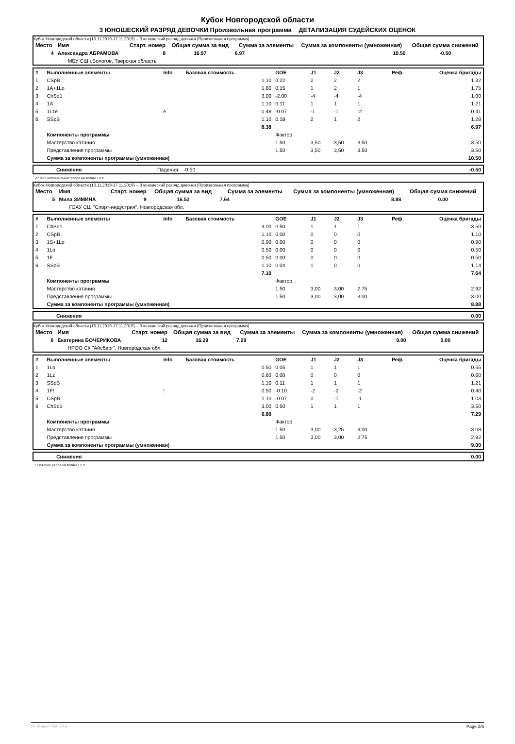Кубок Новгородской области
3 ЮНОШЕСКИЙ РАЗРЯД ДЕВОЧКИ Произвольная программа ДЕТАЛИЗАЦИЯ СУДЕЙСКИХ ОЦЕНОК
Кубок Новгородской области (16.11.2019-17.11.2019) -- 3 юношеский разряд девочки (Произвольная программа)
| Место | Имя | Старт. номер | Общая сумма за вид | Сумма за элементы | Сумма за компоненты (умноженная) | Общая сумма снижений |
| --- | --- | --- | --- | --- | --- | --- |
| 4 | Александра АБРАМОВА | 8 | 16.97 | 6.97 | 10.50 | -0.50 |
| | МБУ СШ г.Бологое, Тверская область | | | | | |
| # | Выполненные элементы | Info | Базовая стоимость | GOE | J1 | J2 | J3 | Реф. | Оценка бригады |
| --- | --- | --- | --- | --- | --- | --- | --- | --- | --- |
| 1 | CSpB | | 1.10 | 0.22 | 2 | 2 | 2 | | 1.32 |
| 2 | 1A+1Lo | | 1.60 | 0.15 | 1 | 2 | 1 | | 1.75 |
| 3 | ChSq1 | | 3.00 | -2.00 | -4 | -4 | -4 | | 1.00 |
| 4 | 1A | | 1.10 | 0.11 | 1 | 1 | 1 | | 1.21 |
| 5 | 1Lze | e | 0.48 | -0.07 | -1 | -1 | -2 | | 0.41 |
| 6 | SSpB | | 1.10 | 0.18 | 2 | 1 | 2 | | 1.28 |
| | | | 8.38 | | | | | | 6.97 |
| | Компоненты программы | | | Фактор | | | | | |
| | Мастерство катания | | | 1.50 | 3,50 | 3,50 | 3,50 | | 3.50 |
| | Представление программы | | | 1.50 | 3,50 | 3,50 | 3,50 | | 3.50 |
| | Сумма за компоненты программы (умноженная) | | | | | | | | 10.50 |
| | Снижения | Падения: -0.50 | -0.50 |
e Явно неправильное ребро на толчке F/Lz
Кубок Новгородской области (16.11.2019-17.11.2019) -- 3 юношеский разряд девочки (Произвольная программа)
| Место | Имя | Старт. номер | Общая сумма за вид | Сумма за элементы | Сумма за компоненты (умноженная) | Общая сумма снижений |
| --- | --- | --- | --- | --- | --- | --- |
| 5 | Мила ЗИМИНА | 9 | 16.52 | 7.64 | 8.88 | 0.00 |
| | ГОАУ СШ "Спорт-индустрия", Новгородская обл. | | | | | |
| # | Выполненные элементы | Info | Базовая стоимость | GOE | J1 | J2 | J3 | Реф. | Оценка бригады |
| --- | --- | --- | --- | --- | --- | --- | --- | --- | --- |
| 1 | ChSq1 | | 3.00 | 0.50 | 1 | 1 | 1 | | 3.50 |
| 2 | CSpB | | 1.10 | 0.00 | 0 | 0 | 0 | | 1.10 |
| 3 | 1S+1Lo | | 0.90 | 0.00 | 0 | 0 | 0 | | 0.90 |
| 4 | 1Lo | | 0.50 | 0.00 | 0 | 0 | 0 | | 0.50 |
| 5 | 1F | | 0.50 | 0.00 | 0 | 0 | 0 | | 0.50 |
| 6 | SSpB | | 1.10 | 0.04 | 1 | 0 | 0 | | 1.14 |
| | | | 7.10 | | | | | | 7.64 |
| | Компоненты программы | | | Фактор | | | | | |
| | Мастерство катания | | | 1.50 | 3,00 | 3,00 | 2,75 | | 2.92 |
| | Представление программы | | | 1.50 | 3,00 | 3,00 | 3,00 | | 3.00 |
| | Сумма за компоненты программы (умноженная) | | | | | | | | 8.88 |
| | Снижения | 0.00 |
Кубок Новгородской области (16.11.2019-17.11.2019) -- 3 юношеский разряд девочки (Произвольная программа)
| Место | Имя | Старт. номер | Общая сумма за вид | Сумма за элементы | Сумма за компоненты (умноженная) | Общая сумма снижений |
| --- | --- | --- | --- | --- | --- | --- |
| 6 | Екатерина БОЧЕРИКОВА | 12 | 16.29 | 7.29 | 9.00 | 0.00 |
| | НРОО СК "Айсберг", Новгородская обл. | | | | | |
| # | Выполненные элементы | Info | Базовая стоимость | GOE | J1 | J2 | J3 | Реф. | Оценка бригады |
| --- | --- | --- | --- | --- | --- | --- | --- | --- | --- |
| 1 | 1Lo | | 0.50 | 0.05 | 1 | 1 | 1 | | 0.55 |
| 2 | 1Lz | | 0.60 | 0.00 | 0 | 0 | 0 | | 0.60 |
| 3 | SSpB | | 1.10 | 0.11 | 1 | 1 | 1 | | 1.21 |
| 4 | 1F! | ! | 0.50 | -0.10 | -2 | -2 | -2 | | 0.40 |
| 5 | CSpB | | 1.10 | -0.07 | 0 | -1 | -1 | | 1.03 |
| 6 | ChSq1 | | 3.00 | 0.50 | 1 | 1 | 1 | | 3.50 |
| | | | 6.80 | | | | | | 7.29 |
| | Компоненты программы | | | Фактор | | | | | |
| | Мастерство катания | | | 1.50 | 3,00 | 3,25 | 3,00 | | 3.08 |
| | Представление программы | | | 1.50 | 3,00 | 3,00 | 2,75 | | 2.92 |
| | Сумма за компоненты программы (умноженная) | | | | | | | | 9.00 |
| | Снижения | 0.00 |
! Неясное ребро на толчке F/Lz
RU-Report 73A 0.0.6 Page 2/5